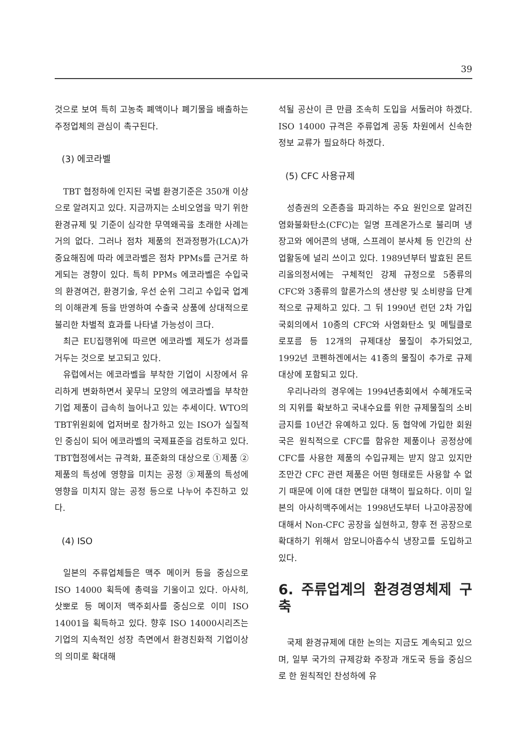39
것으로 보여 특히 고농축 폐액이나 폐기물을 배출하는 주정업체의 관심이 촉구된다.
(3) 에코라벨
TBT 협정하에 인지된 국별 환경기준은 350개 이상으로 알려지고 있다. 지금까지는 소비오염을 막기 위한 환경규제 및 기준이 심각한 무역왜곡을 초래한 사례는 거의 없다. 그러나 점차 제품의 전과정평가(LCA)가 중요해짐에 따라 에코라벨은 점차 PPMs를 근거로 하게되는 경향이 있다. 특히 PPMs 에코라벨은 수입국의 환경여건, 환경기술, 우선 순위 그리고 수입국 업계의 이해관계 등을 반영하여 수출국 상품에 상대적으로 불리한 차별적 효과를 나타낼 가능성이 크다.
최근 EU집행위에 따르면 에코라벨 제도가 성과를 거두는 것으로 보고되고 있다.
유럽에서는 에코라벨을 부착한 기업이 시장에서 유리하게 변화하면서 꽃무늬 모양의 에코라벨을 부착한 기업 제품이 급속히 늘어나고 있는 추세이다. WTO의 TBT위원회에 업저버로 참가하고 있는 ISO가 실질적인 중심이 되어 에코라벨의 국제표준을 검토하고 있다. TBT협정에서는 규격화, 표준화의 대상으로 ①제품 ②제품의 특성에 영향을 미치는 공정 ③제품의 특성에 영향을 미치지 않는 공정 등으로 나누어 추진하고 있다.
(4) ISO
일본의 주류업체들은 맥주 메이커 등을 중심으로 ISO 14000 획득에 총력을 기울이고 있다. 아사히, 삿뽀로 등 메이저 맥주회사를 중심으로 이미 ISO 14001을 획득하고 있다. 향후 ISO 14000시리즈는 기업의 지속적인 성장 측면에서 환경친화적 기업이상의 의미로 확대해
석될 공산이 큰 만큼 조속히 도입을 서둘러야 하겠다. ISO 14000 규격은 주류업계 공동 차원에서 신속한 정보 교류가 필요하다 하겠다.
(5) CFC 사용규제
성층권의 오존층을 파괴하는 주요 원인으로 알려진 염화불화탄소(CFC)는 일명 프레온가스로 불리며 냉장고와 에어콘의 냉매, 스프레이 분사체 등 인간의 산업활동에 널리 쓰이고 있다. 1989년부터 발효된 몬트리올의정서에는 구체적인 강제 규정으로 5종류의 CFC와 3종류의 할론가스의 생산량 및 소비량을 단계적으로 규제하고 있다. 그 뒤 1990년 런던 2차 가입국회의에서 10종의 CFC와 사염화탄소 및 메틸클로로포름 등 12개의 규제대상 물질이 추가되었고, 1992년 코펜하겐에서는 41종의 물질이 추가로 규제대상에 포함되고 있다.
우리나라의 경우에는 1994년총회에서 수혜개도국의 지위를 확보하고 국내수요를 위한 규제물질의 소비금지를 10년간 유예하고 있다. 동 협약에 가입한 회원국은 원칙적으로 CFC를 함유한 제품이나 공정상에 CFC를 사용한 제품의 수입규제는 받지 않고 있지만 조만간 CFC 관련 제품은 어떤 형태로든 사용할 수 없기 때문에 이에 대한 면밀한 대책이 필요하다. 이미 일본의 아사히맥주에서는 1998년도부터 나고야공장에 대해서 Non-CFC 공장을 실현하고, 향후 전 공장으로 확대하기 위해서 암모니아흡수식 냉장고를 도입하고 있다.
6. 주류업계의 환경경영체제 구축
국제 환경규제에 대한 논의는 지금도 계속되고 있으며, 일부 국가의 규제강화 주장과 개도국 등을 중심으로 한 원칙적인 찬성하에 유